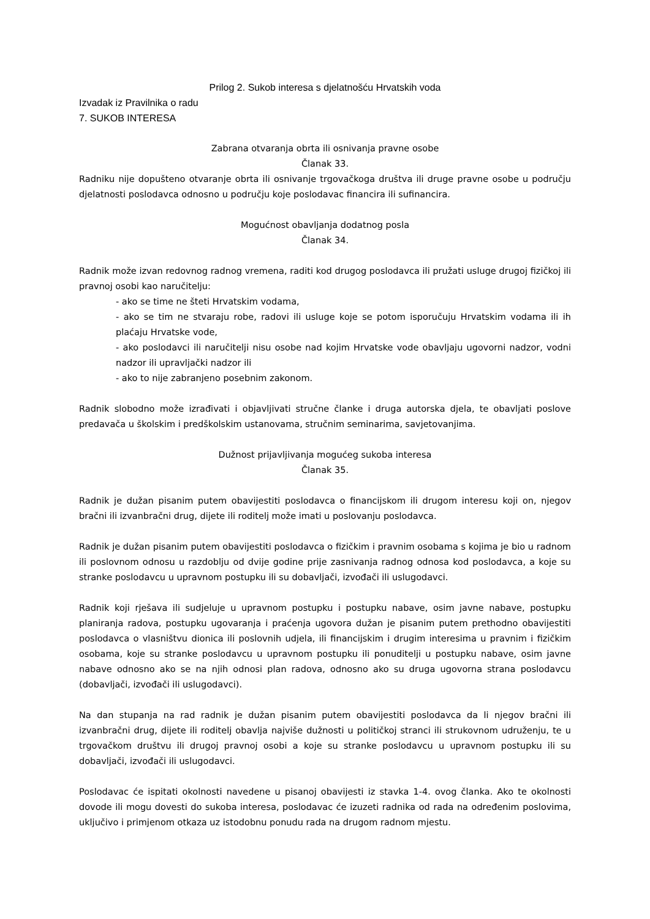Prilog 2. Sukob interesa s djelatnošću Hrvatskih voda
Izvadak iz Pravilnika o radu
7. SUKOB INTERESA
Zabrana otvaranja obrta ili osnivanja pravne osobe
Članak 33.
Radniku nije dopušteno otvaranje obrta ili osnivanje trgovačkoga društva ili druge pravne osobe u području djelatnosti poslodavca odnosno u području koje poslodavac financira ili sufinancira.
Mogućnost obavljanja dodatnog posla
Članak 34.
Radnik može izvan redovnog radnog vremena, raditi kod drugog poslodavca ili pružati usluge drugoj fizičkoj ili pravnoj osobi kao naručitelju:
- ako se time ne šteti Hrvatskim vodama,
- ako se tim ne stvaraju robe, radovi ili usluge koje se potom isporučuju Hrvatskim vodama ili ih plaćaju Hrvatske vode,
- ako poslodavci ili naručitelji nisu osobe nad kojim Hrvatske vode obavljaju ugovorni nadzor, vodni nadzor ili upravljački nadzor ili
- ako to nije zabranjeno posebnim zakonom.
Radnik slobodno može izrađivati i objavljivati stručne članke i druga autorska djela, te obavljati poslove predavača u školskim i predškolskim ustanovama, stručnim seminarima, savjetovanjima.
Dužnost prijavljivanja mogućeg sukoba interesa
Članak 35.
Radnik je dužan pisanim putem obavijestiti poslodavca o financijskom ili drugom interesu koji on, njegov bračni ili izvanbračni drug, dijete ili roditelj može imati u poslovanju poslodavca.
Radnik je dužan pisanim putem obavijestiti poslodavca o fizičkim i pravnim osobama s kojima je bio u radnom ili poslovnom odnosu u razdoblju od dvije godine prije zasnivanja radnog odnosa kod poslodavca, a koje su stranke poslodavcu u upravnom postupku ili su dobavljači, izvođači ili uslugodavci.
Radnik koji rješava ili sudjeluje u upravnom postupku i postupku nabave, osim javne nabave, postupku planiranja radova, postupku ugovaranja i praćenja ugovora dužan je pisanim putem prethodno obavijestiti poslodavca o vlasništvu dionica ili poslovnih udjela, ili financijskim i drugim interesima u pravnim i fizičkim osobama, koje su stranke poslodavcu u upravnom postupku ili ponuditelji u postupku nabave, osim javne nabave odnosno ako se na njih odnosi plan radova, odnosno ako su druga ugovorna strana poslodavcu (dobavljači, izvođači ili uslugodavci).
Na dan stupanja na rad radnik je dužan pisanim putem obavijestiti poslodavca da li njegov bračni ili izvanbračni drug, dijete ili roditelj obavlja najviše dužnosti u političkoj stranci ili strukovnom udruženju, te u trgovačkom društvu ili drugoj pravnoj osobi a koje su stranke poslodavcu u upravnom postupku ili su dobavljači, izvođači ili uslugodavci.
Poslodavac će ispitati okolnosti navedene u pisanoj obavijesti iz stavka 1-4. ovog članka. Ako te okolnosti dovode ili mogu dovesti do sukoba interesa, poslodavac će izuzeti radnika od rada na određenim poslovima, uključivo i primjenom otkaza uz istodobnu ponudu rada na drugom radnom mjestu.